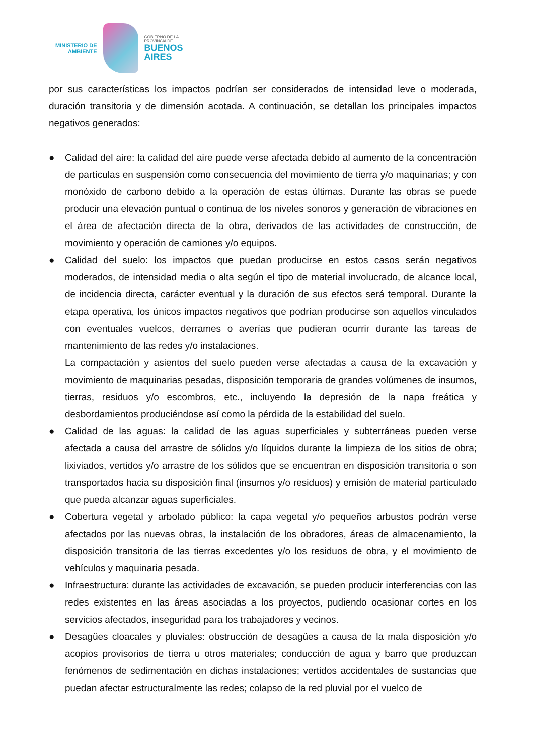MINISTERIO DE
AMBIENTE
GOBIERNO DE LA
PROVINCIA DE
BUENOS
AIRES
por sus características los impactos podrían ser considerados de intensidad leve o moderada, duración transitoria y de dimensión acotada. A continuación, se detallan los principales impactos negativos generados:
● Calidad del aire: la calidad del aire puede verse afectada debido al aumento de la concentración de partículas en suspensión como consecuencia del movimiento de tierra y/o maquinarias; y con monóxido de carbono debido a la operación de estas últimas. Durante las obras se puede producir una elevación puntual o continua de los niveles sonoros y generación de vibraciones en el área de afectación directa de la obra, derivados de las actividades de construcción, de movimiento y operación de camiones y/o equipos.
● Calidad del suelo: los impactos que puedan producirse en estos casos serán negativos moderados, de intensidad media o alta según el tipo de material involucrado, de alcance local, de incidencia directa, carácter eventual y la duración de sus efectos será temporal. Durante la etapa operativa, los únicos impactos negativos que podrían producirse son aquellos vinculados con eventuales vuelcos, derrames o averías que pudieran ocurrir durante las tareas de mantenimiento de las redes y/o instalaciones.
La compactación y asientos del suelo pueden verse afectadas a causa de la excavación y movimiento de maquinarias pesadas, disposición temporaria de grandes volúmenes de insumos, tierras, residuos y/o escombros, etc., incluyendo la depresión de la napa freática y desbordamientos produciéndose así como la pérdida de la estabilidad del suelo.
● Calidad de las aguas: la calidad de las aguas superficiales y subterráneas pueden verse afectada a causa del arrastre de sólidos y/o líquidos durante la limpieza de los sitios de obra; lixiviados, vertidos y/o arrastre de los sólidos que se encuentran en disposición transitoria o son transportados hacia su disposición final (insumos y/o residuos) y emisión de material particulado que pueda alcanzar aguas superficiales.
● Cobertura vegetal y arbolado público: la capa vegetal y/o pequeños arbustos podrán verse afectados por las nuevas obras, la instalación de los obradores, áreas de almacenamiento, la disposición transitoria de las tierras excedentes y/o los residuos de obra, y el movimiento de vehículos y maquinaria pesada.
● Infraestructura: durante las actividades de excavación, se pueden producir interferencias con las redes existentes en las áreas asociadas a los proyectos, pudiendo ocasionar cortes en los servicios afectados, inseguridad para los trabajadores y vecinos.
● Desagües cloacales y pluviales: obstrucción de desagües a causa de la mala disposición y/o acopios provisorios de tierra u otros materiales; conducción de agua y barro que produzcan fenómenos de sedimentación en dichas instalaciones; vertidos accidentales de sustancias que puedan afectar estructuralmente las redes; colapso de la red pluvial por el vuelco de